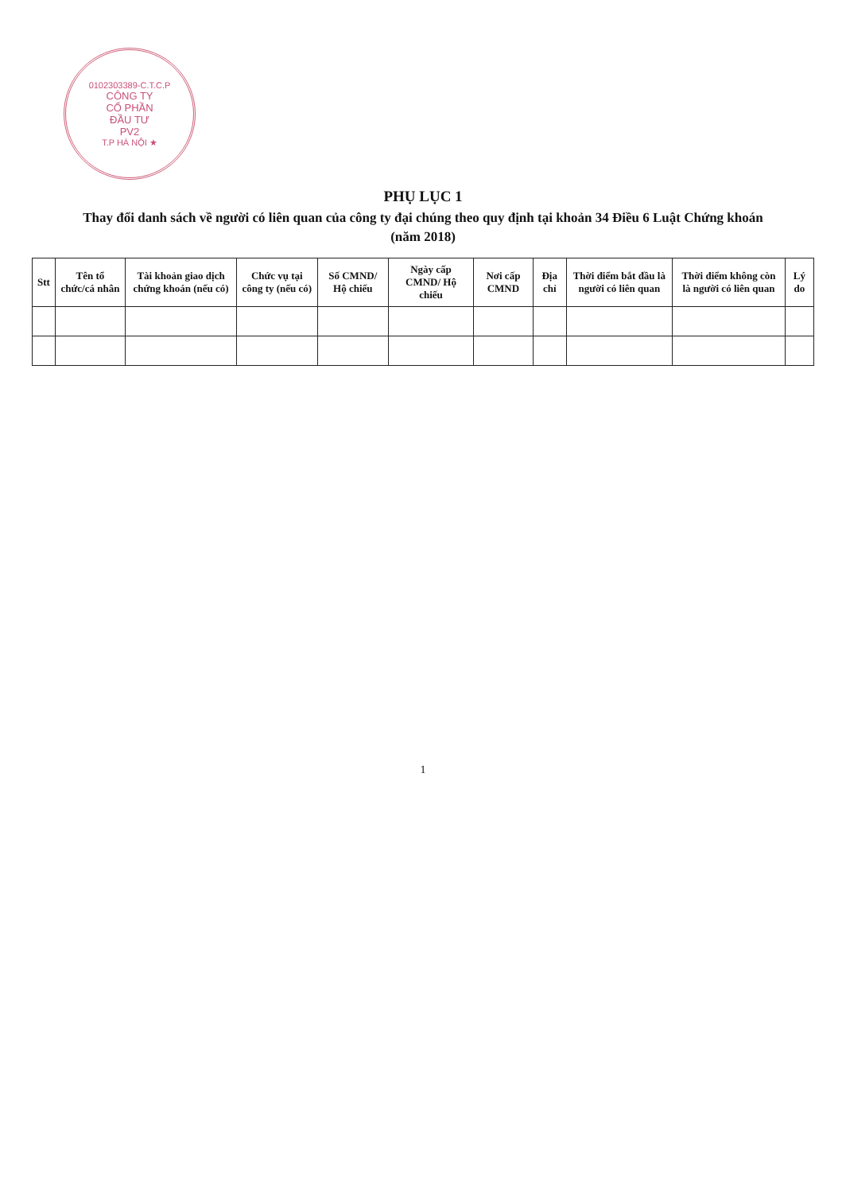0102303389-C.T.C.P
CÔNG TY
CỔ PHẦN
ĐẦU TƯ
PV2
T.P HÀ NỘI ★
PHỤ LỤC 1
Thay đổi danh sách về người có liên quan của công ty đại chúng theo quy định tại khoản 34 Điều 6 Luật Chứng khoán
(năm 2018)
| Stt | Tên tổ chức/cá nhân | Tài khoản giao dịch chứng khoán (nếu có) | Chức vụ tại công ty (nếu có) | Số CMND/ Hộ chiếu | Ngày cấp CMND/ Hộ chiếu | Nơi cấp CMND | Địa chỉ | Thời điểm bắt đầu là người có liên quan | Thời điểm không còn là người có liên quan | Lý do |
| --- | --- | --- | --- | --- | --- | --- | --- | --- | --- | --- |
1